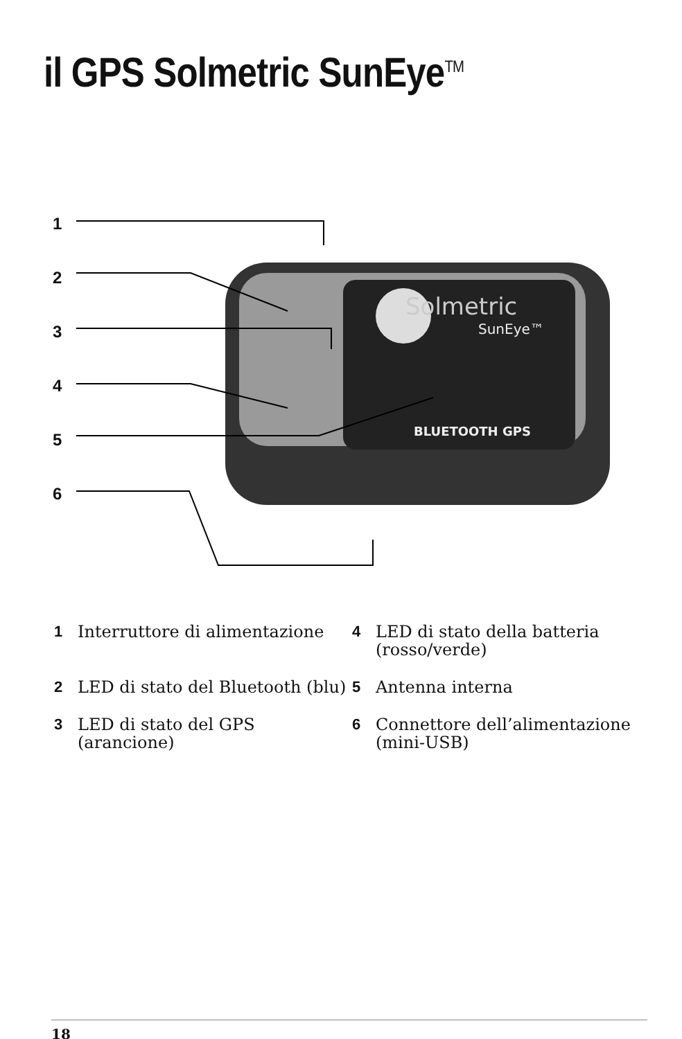il GPS Solmetric SunEye<sup>TM</sup>
1
2
3
4
5
6
Solmetric
SunEye™
BLUETOOTH GPS
1 Interruttore di alimentazione
4 LED di stato della batteria (rosso/verde)
2 LED di stato del Bluetooth (blu)
5 Antenna interna
3 LED di stato del GPS (arancione)
6 Connettore dell’alimentazione (mini-USB)
18